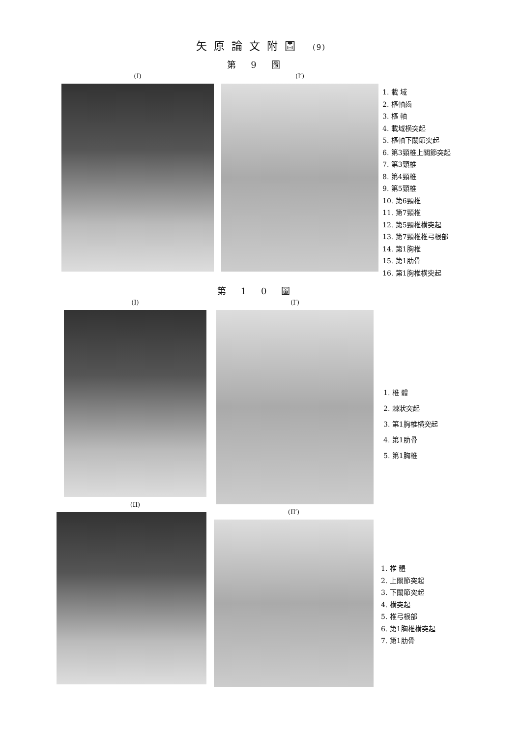矢原論文附圖 (9)
第9圖
(I) (I′)
1. 載 域
2. 樞軸齒
3. 樞 軸
4. 載域横突起
5. 樞軸下關節突起
6. 第3頸椎上關節突起
7. 第3頸椎
8. 第4頸椎
9. 第5頸椎
10. 第6頸椎
11. 第7頸椎
12. 第5頸椎横突起
13. 第7頸椎椎弓根部
14. 第1胸椎
15. 第1肋骨
16. 第1胸椎横突起
第10圖
(I)
(II)
(I′)
1. 椎 體
2. 棘狀突起
3. 第1胸椎横突起
4. 第1肋骨
5. 第1胸椎
(II′)
1. 椎 體
2. 上關節突起
3. 下關節突起
4. 横突起
5. 椎弓根部
6. 第1胸椎横突起
7. 第1肋骨